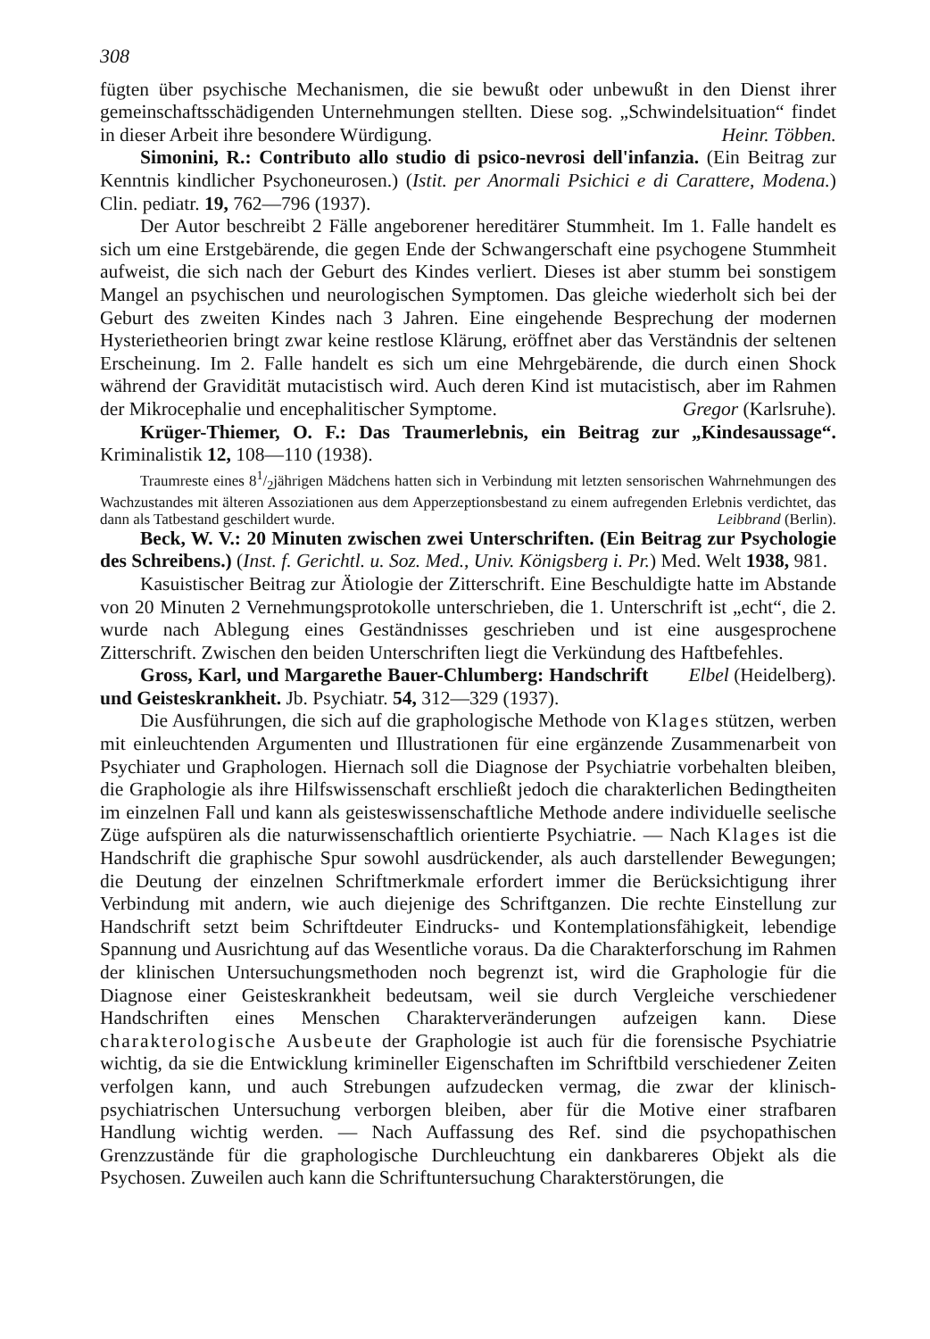308
fügten über psychische Mechanismen, die sie bewußt oder unbewußt in den Dienst ihrer gemeinschaftsschädigenden Unternehmungen stellten. Diese sog. „Schwindelsituation“ findet in dieser Arbeit ihre besondere Würdigung. Heinr. Többen.
Simonini, R.: Contributo allo studio di psico-nevrosi dell'infanzia. (Ein Beitrag zur Kenntnis kindlicher Psychoneurosen.) (Istit. per Anormali Psichici e di Carattere, Modena.) Clin. pediatr. 19, 762—796 (1937).
Der Autor beschreibt 2 Fälle angeborener hereditärer Stummheit. Im 1. Falle handelt es sich um eine Erstgebärende, die gegen Ende der Schwangerschaft eine psychogene Stummheit aufweist, die sich nach der Geburt des Kindes verliert. Dieses ist aber stumm bei sonstigem Mangel an psychischen und neurologischen Symptomen. Das gleiche wiederholt sich bei der Geburt des zweiten Kindes nach 3 Jahren. Eine eingehende Besprechung der modernen Hysterietheorien bringt zwar keine restlose Klärung, eröffnet aber das Verständnis der seltenen Erscheinung. Im 2. Falle handelt es sich um eine Mehrgebärende, die durch einen Shock während der Gravidität mutacistisch wird. Auch deren Kind ist mutacistisch, aber im Rahmen der Mikrocephalie und encephalitischer Symptome. Gregor (Karlsruhe).
Krüger-Thiemer, O. F.: Das Traumerlebnis, ein Beitrag zur „Kindesaussage“. Kriminalistik 12, 108—110 (1938).
Traumreste eines 81/2jährigen Mädchens hatten sich in Verbindung mit letzten sensorischen Wahrnehmungen des Wachzustandes mit älteren Assoziationen aus dem Apperzeptionsbestand zu einem aufregenden Erlebnis verdichtet, das dann als Tatbestand geschildert wurde. Leibbrand (Berlin).
Beck, W. V.: 20 Minuten zwischen zwei Unterschriften. (Ein Beitrag zur Psychologie des Schreibens.) (Inst. f. Gerichtl. u. Soz. Med., Univ. Königsberg i. Pr.) Med. Welt 1938, 981.
Kasuistischer Beitrag zur Ätiologie der Zitterschrift. Eine Beschuldigte hatte im Abstande von 20 Minuten 2 Vernehmungsprotokolle unterschrieben, die 1. Unterschrift ist „echt“, die 2. wurde nach Ablegung eines Geständnisses geschrieben und ist eine ausgesprochene Zitterschrift. Zwischen den beiden Unterschriften liegt die Verkündung des Haftbefehles. Elbel (Heidelberg).
Gross, Karl, und Margarethe Bauer-Chlumberg: Handschrift und Geisteskrankheit. Jb. Psychiatr. 54, 312—329 (1937).
Die Ausführungen, die sich auf die graphologische Methode von Klages stützen, werben mit einleuchtenden Argumenten und Illustrationen für eine ergänzende Zusammenarbeit von Psychiater und Graphologen. Hiernach soll die Diagnose der Psychiatrie vorbehalten bleiben, die Graphologie als ihre Hilfswissenschaft erschließt jedoch die charakterlichen Bedingtheiten im einzelnen Fall und kann als geisteswissenschaftliche Methode andere individuelle seelische Züge aufspüren als die naturwissenschaftlich orientierte Psychiatrie. — Nach Klages ist die Handschrift die graphische Spur sowohl ausdrückender, als auch darstellender Bewegungen; die Deutung der einzelnen Schriftmerkmale erfordert immer die Berücksichtigung ihrer Verbindung mit andern, wie auch diejenige des Schriftganzen. Die rechte Einstellung zur Handschrift setzt beim Schriftdeuter Eindrucks- und Kontemplationsfähigkeit, lebendige Spannung und Ausrichtung auf das Wesentliche voraus. Da die Charakterforschung im Rahmen der klinischen Untersuchungsmethoden noch begrenzt ist, wird die Graphologie für die Diagnose einer Geisteskrankheit bedeutsam, weil sie durch Vergleiche verschiedener Handschriften eines Menschen Charakterveränderungen aufzeigen kann. Diese charakterologische Ausbeute der Graphologie ist auch für die forensische Psychiatrie wichtig, da sie die Entwicklung krimineller Eigenschaften im Schriftbild verschiedener Zeiten verfolgen kann, und auch Strebungen aufzudecken vermag, die zwar der klinisch-psychiatrischen Untersuchung verborgen bleiben, aber für die Motive einer strafbaren Handlung wichtig werden. — Nach Auffassung des Ref. sind die psychopathischen Grenzzustände für die graphologische Durchleuchtung ein dankbareres Objekt als die Psychosen. Zuweilen auch kann die Schriftuntersuchung Charakterstörungen, die